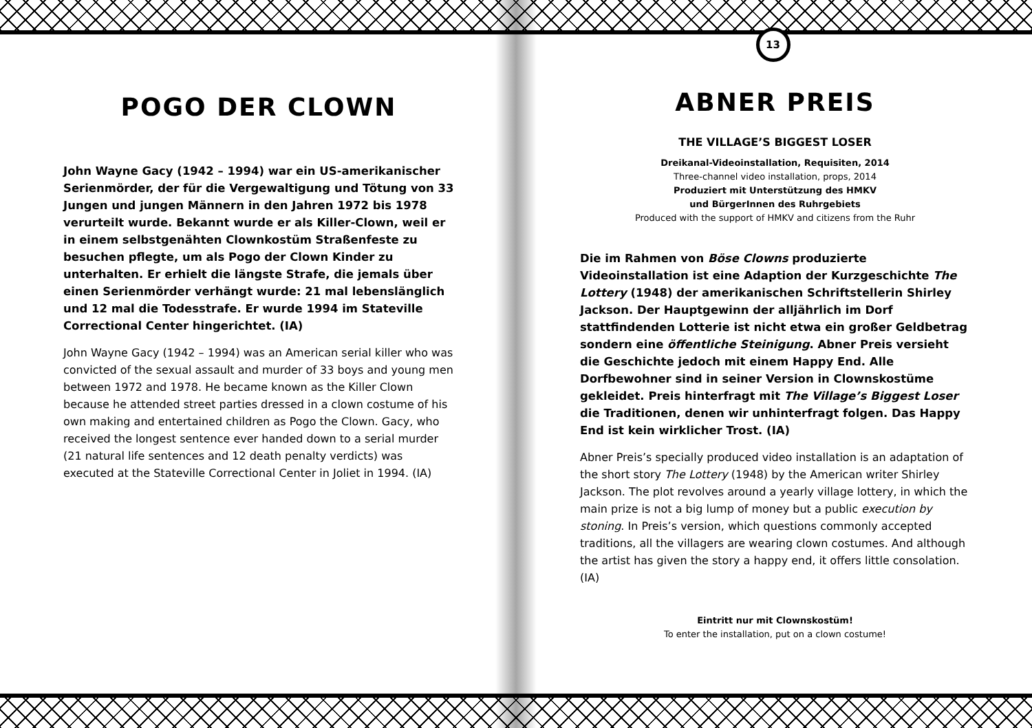POGO DER CLOWN
John Wayne Gacy (1942 – 1994) war ein US-amerikanischer Serienmörder, der für die Vergewaltigung und Tötung von 33 Jungen und jungen Männern in den Jahren 1972 bis 1978 verurteilt wurde. Bekannt wurde er als Killer-Clown, weil er in einem selbstgenähten Clownkostüm Straßenfeste zu besuchen pflegte, um als Pogo der Clown Kinder zu unterhalten. Er erhielt die längste Strafe, die jemals über einen Serienmörder verhängt wurde: 21 mal lebenslänglich und 12 mal die Todesstrafe. Er wurde 1994 im Stateville Correctional Center hingerichtet. (IA)
John Wayne Gacy (1942 – 1994) was an American serial killer who was convicted of the sexual assault and murder of 33 boys and young men between 1972 and 1978. He became known as the Killer Clown because he attended street parties dressed in a clown costume of his own making and entertained children as Pogo the Clown. Gacy, who received the longest sentence ever handed down to a serial murder (21 natural life sentences and 12 death penalty verdicts) was executed at the Stateville Correctional Center in Joliet in 1994. (IA)
13
ABNER PREIS
THE VILLAGE’S BIGGEST LOSER
Dreikanal-Videoinstallation, Requisiten, 2014
Three-channel video installation, props, 2014
Produziert mit Unterstützung des HMKV
und BürgerInnen des Ruhrgebiets
Produced with the support of HMKV and citizens from the Ruhr
Die im Rahmen von Böse Clowns produzierte Videoinstallation ist eine Adaption der Kurzgeschichte The Lottery (1948) der amerikanischen Schriftstellerin Shirley Jackson. Der Hauptgewinn der alljährlich im Dorf stattfindenden Lotterie ist nicht etwa ein großer Geldbetrag sondern eine öffentliche Steinigung. Abner Preis versieht die Geschichte jedoch mit einem Happy End. Alle Dorfbewohner sind in seiner Version in Clownskostüme gekleidet. Preis hinterfragt mit The Village’s Biggest Loser die Traditionen, denen wir unhinterfragt folgen. Das Happy End ist kein wirklicher Trost. (IA)
Abner Preis’s specially produced video installation is an adaptation of the short story The Lottery (1948) by the American writer Shirley Jackson. The plot revolves around a yearly village lottery, in which the main prize is not a big lump of money but a public execution by stoning. In Preis’s version, which questions commonly accepted traditions, all the villagers are wearing clown costumes. And although the artist has given the story a happy end, it offers little consolation. (IA)
Eintritt nur mit Clownskostüm!
To enter the installation, put on a clown costume!